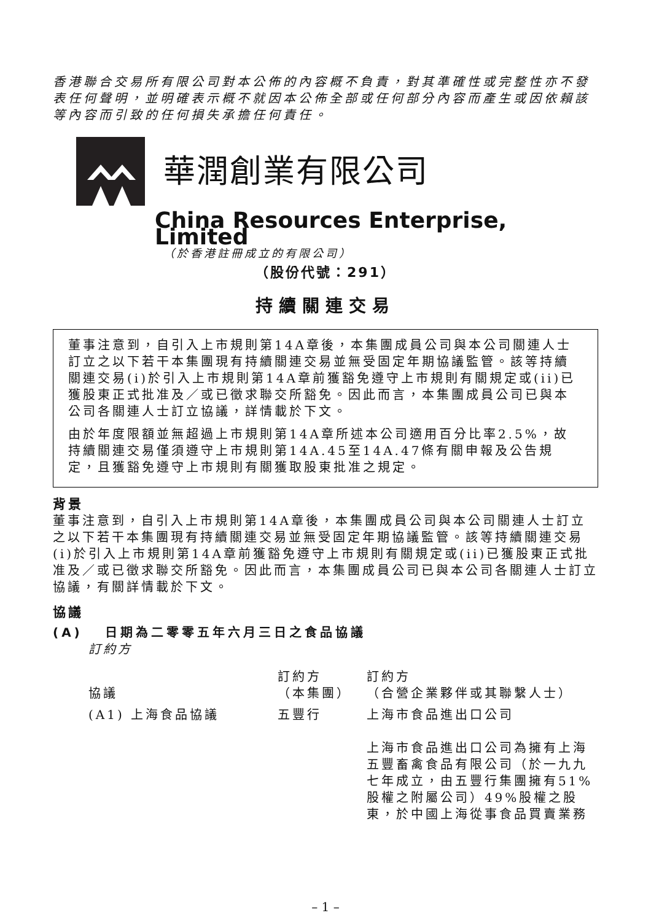香港聯合交易所有限公司對本公佈的內容概不負責，對其準確性或完整性亦不發表任何聲明，並明確表示概不就因本公佈全部或任何部分內容而產生或因依賴該等內容而引致的任何損失承擔任何責任。
華潤創業有限公司
China Resources Enterprise, Limited
（於香港註冊成立的有限公司）
（股份代號：291）
持續關連交易
董事注意到，自引入上市規則第14A章後，本集團成員公司與本公司關連人士訂立之以下若干本集團現有持續關連交易並無受固定年期協議監管。該等持續關連交易(i)於引入上市規則第14A章前獲豁免遵守上市規則有關規定或(ii)已獲股東正式批准及／或已徵求聯交所豁免。因此而言，本集團成員公司已與本公司各關連人士訂立協議，詳情載於下文。
由於年度限額並無超過上市規則第14A章所述本公司適用百分比率2.5%，故持續關連交易僅須遵守上市規則第14A.45至14A.47條有關申報及公告規定，且獲豁免遵守上市規則有關獲取股東批准之規定。
背景
董事注意到，自引入上市規則第14A章後，本集團成員公司與本公司關連人士訂立之以下若干本集團現有持續關連交易並無受固定年期協議監管。該等持續關連交易(i)於引入上市規則第14A章前獲豁免遵守上市規則有關規定或(ii)已獲股東正式批准及／或已徵求聯交所豁免。因此而言，本集團成員公司已與本公司各關連人士訂立協議，有關詳情載於下文。
協議
(A) 日期為二零零五年六月三日之食品協議
訂約方
| 協議 | 訂約方 （本集團） | 訂約方 （合營企業夥伴或其聯繫人士） |
| --- | --- | --- |
| (A1) 上海食品協議 | 五豐行 | 上海市食品進出口公司 上海市食品進出口公司為擁有上海五豐畜禽食品有限公司（於一九九七年成立，由五豐行集團擁有51%股權之附屬公司）49%股權之股東，於中國上海從事食品買賣業務 |
– 1 –